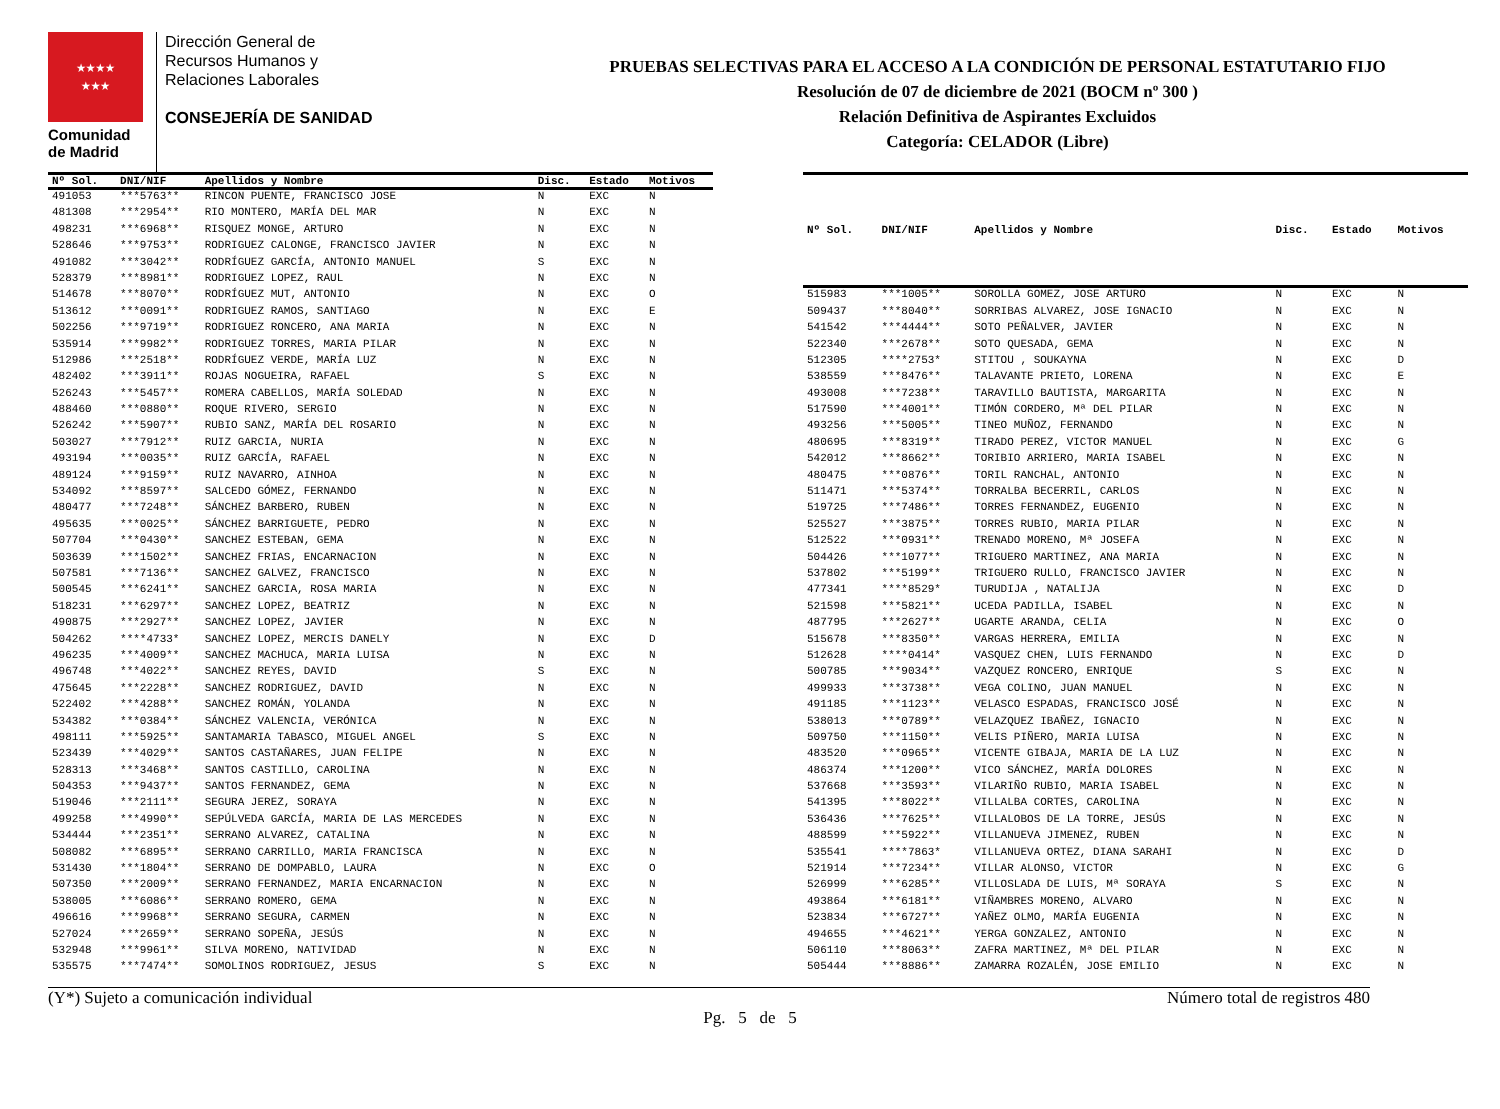★★★★
★★★
Comunidad
de Madrid
Dirección General de
Recursos Humanos y
Relaciones Laborales
CONSEJERÍA DE SANIDAD
PRUEBAS SELECTIVAS PARA EL ACCESO A LA CONDICIÓN DE PERSONAL ESTATUTARIO FIJO
Resolución de 07 de diciembre de 2021 (BOCM nº 300 )
Relación Definitiva de Aspirantes Excluidos
Categoría: CELADOR (Libre)
| Nº Sol. | DNI/NIF | Apellidos y Nombre | Disc. | Estado | Motivos |
| --- | --- | --- | --- | --- | --- |
| 491053 | ***5763** | RINCON PUENTE, FRANCISCO JOSE | N | EXC | N |
| 481308 | ***2954** | RIO MONTERO, MARÍA DEL MAR | N | EXC | N |
| 498231 | ***6968** | RISQUEZ MONGE, ARTURO | N | EXC | N |
| 528646 | ***9753** | RODRIGUEZ CALONGE, FRANCISCO JAVIER | N | EXC | N |
| 491082 | ***3042** | RODRÍGUEZ GARCÍA, ANTONIO MANUEL | S | EXC | N |
| 528379 | ***8981** | RODRIGUEZ LOPEZ, RAUL | N | EXC | N |
| 514678 | ***8070** | RODRÍGUEZ MUT, ANTONIO | N | EXC | O |
| 513612 | ***0091** | RODRIGUEZ RAMOS, SANTIAGO | N | EXC | E |
| 502256 | ***9719** | RODRIGUEZ RONCERO, ANA MARIA | N | EXC | N |
| 535914 | ***9982** | RODRIGUEZ TORRES, MARIA PILAR | N | EXC | N |
| 512986 | ***2518** | RODRÍGUEZ VERDE, MARÍA LUZ | N | EXC | N |
| 482402 | ***3911** | ROJAS NOGUEIRA, RAFAEL | S | EXC | N |
| 526243 | ***5457** | ROMERA CABELLOS, MARÍA SOLEDAD | N | EXC | N |
| 488460 | ***0880** | ROQUE RIVERO, SERGIO | N | EXC | N |
| 526242 | ***5907** | RUBIO SANZ, MARÍA DEL ROSARIO | N | EXC | N |
| 503027 | ***7912** | RUIZ GARCIA, NURIA | N | EXC | N |
| 493194 | ***0035** | RUIZ GARCÍA, RAFAEL | N | EXC | N |
| 489124 | ***9159** | RUIZ NAVARRO, AINHOA | N | EXC | N |
| 534092 | ***8597** | SALCEDO GÓMEZ, FERNANDO | N | EXC | N |
| 480477 | ***7248** | SÁNCHEZ BARBERO, RUBEN | N | EXC | N |
| 495635 | ***0025** | SÁNCHEZ BARRIGUETE, PEDRO | N | EXC | N |
| 507704 | ***0430** | SANCHEZ ESTEBAN, GEMA | N | EXC | N |
| 503639 | ***1502** | SANCHEZ FRIAS, ENCARNACION | N | EXC | N |
| 507581 | ***7136** | SANCHEZ GALVEZ, FRANCISCO | N | EXC | N |
| 500545 | ***6241** | SANCHEZ GARCIA, ROSA MARIA | N | EXC | N |
| 518231 | ***6297** | SANCHEZ LOPEZ, BEATRIZ | N | EXC | N |
| 490875 | ***2927** | SANCHEZ LOPEZ, JAVIER | N | EXC | N |
| 504262 | ****4733* | SANCHEZ LOPEZ, MERCIS DANELY | N | EXC | D |
| 496235 | ***4009** | SANCHEZ MACHUCA, MARIA LUISA | N | EXC | N |
| 496748 | ***4022** | SANCHEZ REYES, DAVID | S | EXC | N |
| 475645 | ***2228** | SANCHEZ RODRIGUEZ, DAVID | N | EXC | N |
| 522402 | ***4288** | SANCHEZ ROMÁN, YOLANDA | N | EXC | N |
| 534382 | ***0384** | SÁNCHEZ VALENCIA, VERÓNICA | N | EXC | N |
| 498111 | ***5925** | SANTAMARIA TABASCO, MIGUEL ANGEL | S | EXC | N |
| 523439 | ***4029** | SANTOS CASTAÑARES, JUAN FELIPE | N | EXC | N |
| 528313 | ***3468** | SANTOS CASTILLO, CAROLINA | N | EXC | N |
| 504353 | ***9437** | SANTOS FERNANDEZ, GEMA | N | EXC | N |
| 519046 | ***2111** | SEGURA JEREZ, SORAYA | N | EXC | N |
| 499258 | ***4990** | SEPÚLVEDA GARCÍA, MARIA DE LAS MERCEDES | N | EXC | N |
| 534444 | ***2351** | SERRANO ALVAREZ, CATALINA | N | EXC | N |
| 508082 | ***6895** | SERRANO CARRILLO, MARIA FRANCISCA | N | EXC | N |
| 531430 | ***1804** | SERRANO DE DOMPABLO, LAURA | N | EXC | O |
| 507350 | ***2009** | SERRANO FERNANDEZ, MARIA ENCARNACION | N | EXC | N |
| 538005 | ***6086** | SERRANO ROMERO, GEMA | N | EXC | N |
| 496616 | ***9968** | SERRANO SEGURA, CARMEN | N | EXC | N |
| 527024 | ***2659** | SERRANO SOPEÑA, JESÚS | N | EXC | N |
| 532948 | ***9961** | SILVA MORENO, NATIVIDAD | N | EXC | N |
| 535575 | ***7474** | SOMOLINOS RODRIGUEZ, JESUS | S | EXC | N |
| Nº Sol. | DNI/NIF | Apellidos y Nombre | Disc. | Estado | Motivos |
| --- | --- | --- | --- | --- | --- |
| 515983 | ***1005** | SOROLLA GOMEZ, JOSE ARTURO | N | EXC | N |
| 509437 | ***8040** | SORRIBAS ALVAREZ, JOSE IGNACIO | N | EXC | N |
| 541542 | ***4444** | SOTO PEÑALVER, JAVIER | N | EXC | N |
| 522340 | ***2678** | SOTO QUESADA, GEMA | N | EXC | N |
| 512305 | ****2753* | STITOU , SOUKAYNA | N | EXC | D |
| 538559 | ***8476** | TALAVANTE PRIETO, LORENA | N | EXC | E |
| 493008 | ***7238** | TARAVILLO BAUTISTA, MARGARITA | N | EXC | N |
| 517590 | ***4001** | TIMÓN CORDERO, Mª DEL PILAR | N | EXC | N |
| 493256 | ***5005** | TINEO MUÑOZ, FERNANDO | N | EXC | N |
| 480695 | ***8319** | TIRADO PEREZ, VICTOR MANUEL | N | EXC | G |
| 542012 | ***8662** | TORIBIO ARRIERO, MARIA ISABEL | N | EXC | N |
| 480475 | ***0876** | TORIL RANCHAL, ANTONIO | N | EXC | N |
| 511471 | ***5374** | TORRALBA BECERRIL, CARLOS | N | EXC | N |
| 519725 | ***7486** | TORRES FERNANDEZ, EUGENIO | N | EXC | N |
| 525527 | ***3875** | TORRES RUBIO, MARIA PILAR | N | EXC | N |
| 512522 | ***0931** | TRENADO MORENO, Mª JOSEFA | N | EXC | N |
| 504426 | ***1077** | TRIGUERO MARTINEZ, ANA MARIA | N | EXC | N |
| 537802 | ***5199** | TRIGUERO RULLO, FRANCISCO JAVIER | N | EXC | N |
| 477341 | ****8529* | TURUDIJA , NATALIJA | N | EXC | D |
| 521598 | ***5821** | UCEDA PADILLA, ISABEL | N | EXC | N |
| 487795 | ***2627** | UGARTE ARANDA, CELIA | N | EXC | O |
| 515678 | ***8350** | VARGAS HERRERA, EMILIA | N | EXC | N |
| 512628 | ****0414* | VASQUEZ CHEN, LUIS FERNANDO | N | EXC | D |
| 500785 | ***9034** | VAZQUEZ RONCERO, ENRIQUE | S | EXC | N |
| 499933 | ***3738** | VEGA COLINO, JUAN MANUEL | N | EXC | N |
| 491185 | ***1123** | VELASCO ESPADAS, FRANCISCO JOSÉ | N | EXC | N |
| 538013 | ***0789** | VELAZQUEZ IBAÑEZ, IGNACIO | N | EXC | N |
| 509750 | ***1150** | VELIS PIÑERO, MARIA LUISA | N | EXC | N |
| 483520 | ***0965** | VICENTE GIBAJA, MARIA DE LA LUZ | N | EXC | N |
| 486374 | ***1200** | VICO SÁNCHEZ, MARÍA DOLORES | N | EXC | N |
| 537668 | ***3593** | VILARIÑO RUBIO, MARIA ISABEL | N | EXC | N |
| 541395 | ***8022** | VILLALBA CORTES, CAROLINA | N | EXC | N |
| 536436 | ***7625** | VILLALOBOS DE LA TORRE, JESÚS | N | EXC | N |
| 488599 | ***5922** | VILLANUEVA JIMENEZ, RUBEN | N | EXC | N |
| 535541 | ****7863* | VILLANUEVA ORTEZ, DIANA SARAHI | N | EXC | D |
| 521914 | ***7234** | VILLAR ALONSO, VICTOR | N | EXC | G |
| 526999 | ***6285** | VILLOSLADA DE LUIS, Mª SORAYA | S | EXC | N |
| 493864 | ***6181** | VIÑAMBRES MORENO, ALVARO | N | EXC | N |
| 523834 | ***6727** | YAÑEZ OLMO, MARÍA EUGENIA | N | EXC | N |
| 494655 | ***4621** | YERGA GONZALEZ, ANTONIO | N | EXC | N |
| 506110 | ***8063** | ZAFRA MARTINEZ, Mª DEL PILAR | N | EXC | N |
| 505444 | ***8886** | ZAMARRA ROZALÉN, JOSE EMILIO | N | EXC | N |
(Y*) Sujeto a comunicación individual Número total de registros 480
Pg. 5 de 5